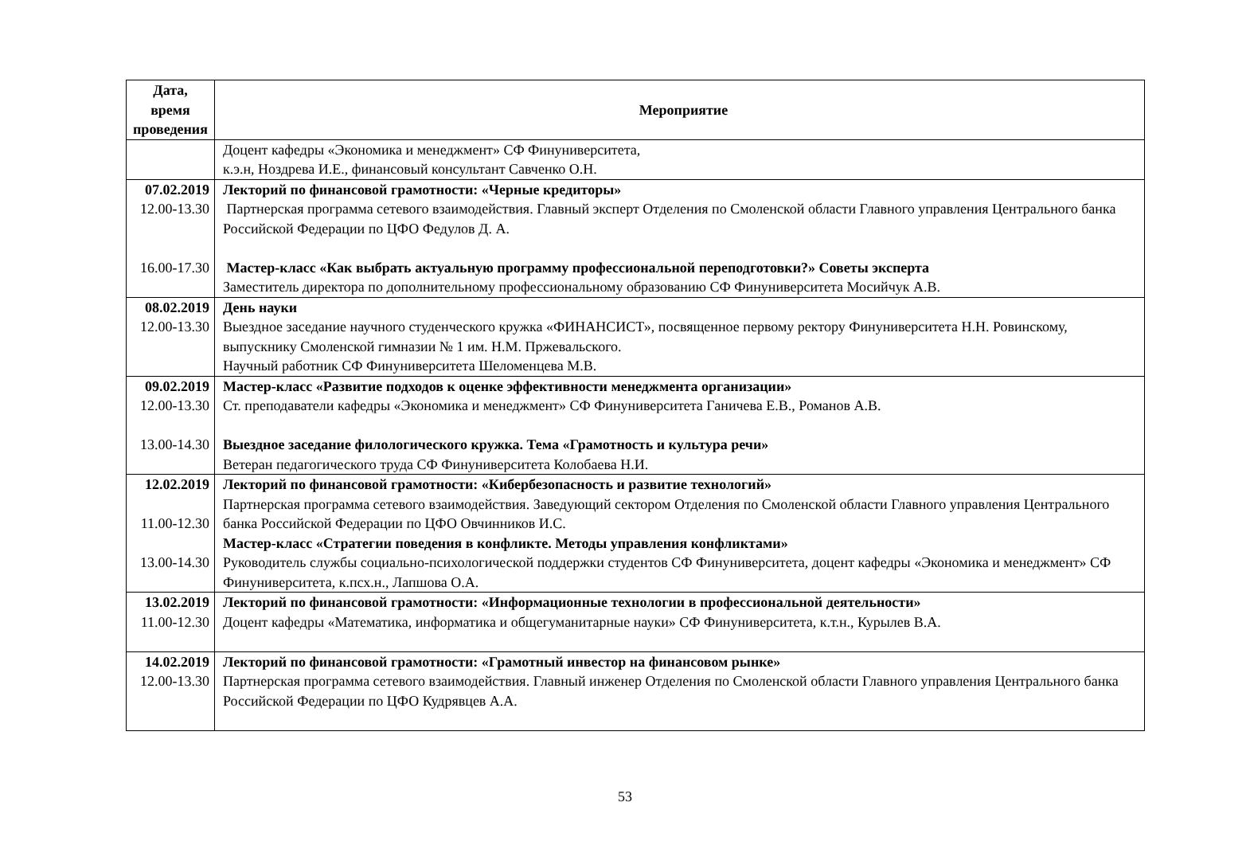| Дата, время проведения | Мероприятие |
| --- | --- |
| | Доцент кафедры «Экономика и менеджмент» СФ Финуниверситета, к.э.н, Ноздрева И.Е., финансовый консультант Савченко О.Н. |
| 07.02.2019 12.00-13.30 16.00-17.30 | Лекторий по финансовой грамотности: «Черные кредиторы» Партнерская программа сетевого взаимодействия. Главный эксперт Отделения по Смоленской области Главного управления Центрального банка Российской Федерации по ЦФО Федулов Д. А. Мастер-класс «Как выбрать актуальную программу профессиональной переподготовки?» Советы эксперта Заместитель директора по дополнительному профессиональному образованию СФ Финуниверситета Мосийчук А.В. |
| 08.02.2019 12.00-13.30 | День науки Выездное заседание научного студенческого кружка «ФИНАНСИСТ», посвященное первому ректору Финуниверситета Н.Н. Ровинскому, выпускнику Смоленской гимназии № 1 им. Н.М. Пржевальского. Научный работник СФ Финуниверситета Шеломенцева М.В. |
| 09.02.2019 12.00-13.30 13.00-14.30 | Мастер-класс «Развитие подходов к оценке эффективности менеджмента организации» Ст. преподаватели кафедры «Экономика и менеджмент» СФ Финуниверситета Ганичева Е.В., Романов А.В. Выездное заседание филологического кружка. Тема «Грамотность и культура речи» Ветеран педагогического труда СФ Финуниверситета Колобаева Н.И. |
| 12.02.2019 11.00-12.30 13.00-14.30 | Лекторий по финансовой грамотности: «Кибербезопасность и развитие технологий» Партнерская программа сетевого взаимодействия. Заведующий сектором Отделения по Смоленской области Главного управления Центрального банка Российской Федерации по ЦФО Овчинников И.С. Мастер-класс «Стратегии поведения в конфликте. Методы управления конфликтами» Руководитель службы социально-психологической поддержки студентов СФ Финуниверситета, доцент кафедры «Экономика и менеджмент» СФ Финуниверситета, к.псх.н., Лапшова О.А. |
| 13.02.2019 11.00-12.30 | Лекторий по финансовой грамотности: «Информационные технологии в профессиональной деятельности» Доцент кафедры «Математика, информатика и общегуманитарные науки» СФ Финуниверситета, к.т.н., Курылев В.А. |
| 14.02.2019 12.00-13.30 | Лекторий по финансовой грамотности: «Грамотный инвестор на финансовом рынке» Партнерская программа сетевого взаимодействия. Главный инженер Отделения по Смоленской области Главного управления Центрального банка Российской Федерации по ЦФО Кудрявцев А.А. |
53